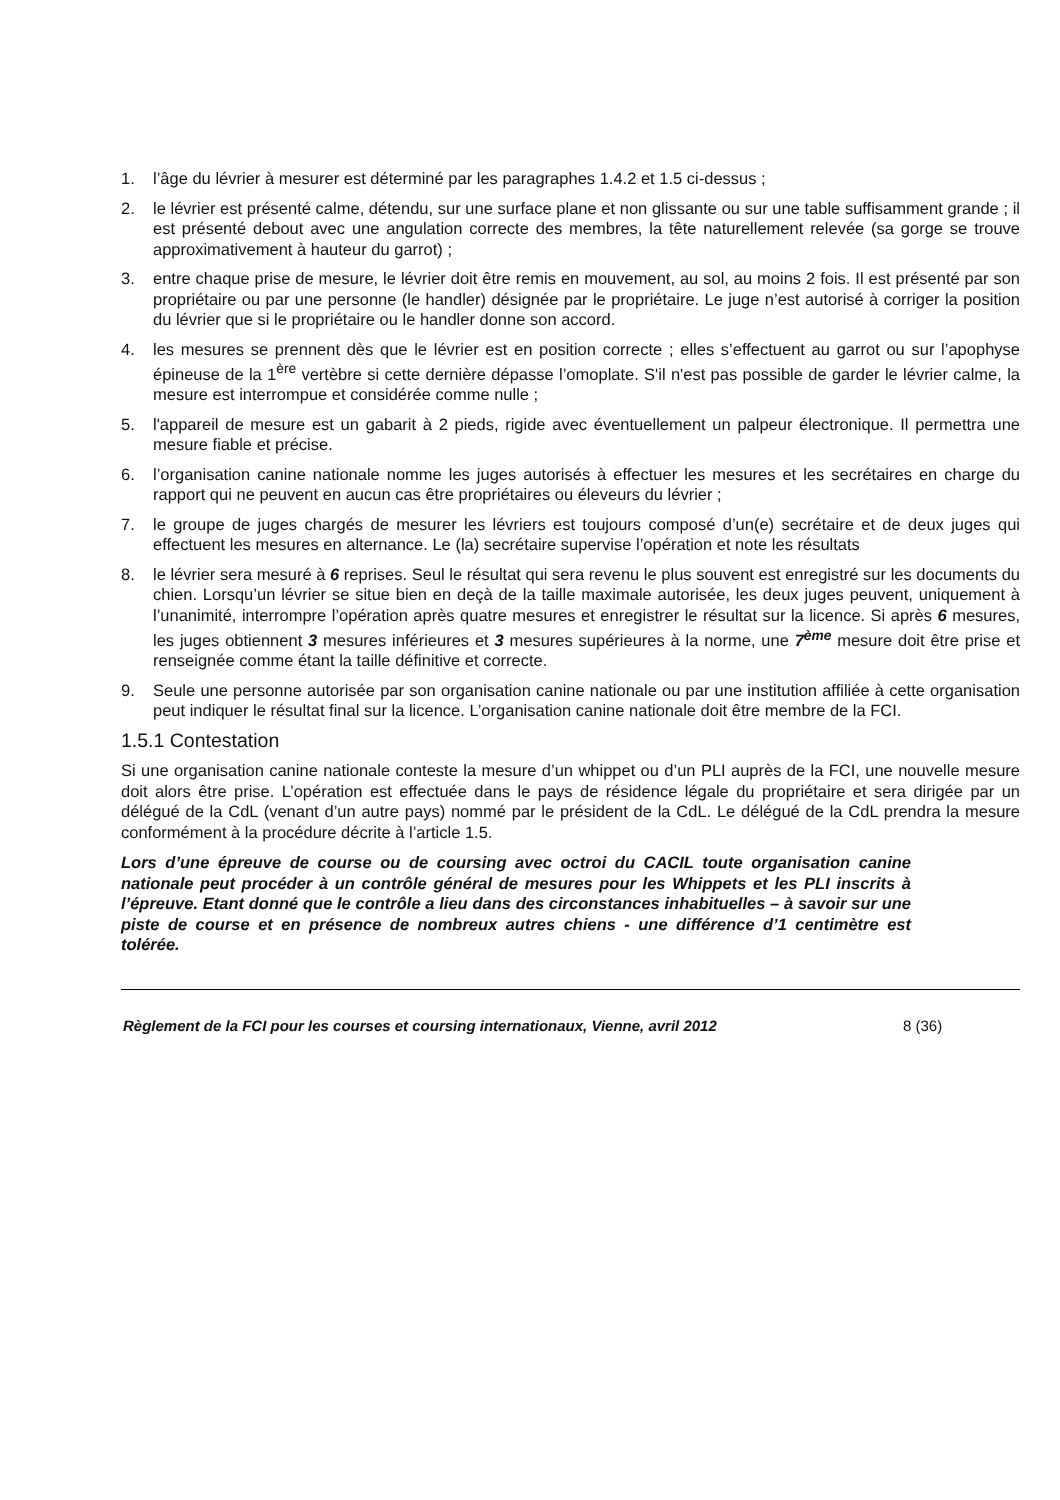1. l’âge du lévrier à mesurer est déterminé par les paragraphes 1.4.2 et 1.5 ci-dessus ;
2. le lévrier est présenté calme, détendu, sur une surface plane et non glissante ou sur une table suffisamment grande ; il est présenté debout avec une angulation correcte des membres, la tête naturellement relevée (sa gorge se trouve approximativement à hauteur du garrot) ;
3. entre chaque prise de mesure, le lévrier doit être remis en mouvement, au sol, au moins 2 fois. Il est présenté par son propriétaire ou par une personne (le handler) désignée par le propriétaire. Le juge n’est autorisé à corriger la position du lévrier que si le propriétaire ou le handler donne son accord.
4. les mesures se prennent dès que le lévrier est en position correcte ; elles s’effectuent au garrot ou sur l’apophyse épineuse de la 1<sup>ère</sup> vertèbre si cette dernière dépasse l’omoplate. S'il n'est pas possible de garder le lévrier calme, la mesure est interrompue et considérée comme nulle ;
5. l'appareil de mesure est un gabarit à 2 pieds, rigide avec éventuellement un palpeur électronique. Il permettra une mesure fiable et précise.
6. l’organisation canine nationale nomme les juges autorisés à effectuer les mesures et les secrétaires en charge du rapport qui ne peuvent en aucun cas être propriétaires ou éleveurs du lévrier ;
7. le groupe de juges chargés de mesurer les lévriers est toujours composé d’un(e) secrétaire et de deux juges qui effectuent les mesures en alternance. Le (la) secrétaire supervise l’opération et note les résultats
8. le lévrier sera mesuré à 6 reprises. Seul le résultat qui sera revenu le plus souvent est enregistré sur les documents du chien. Lorsqu’un lévrier se situe bien en deçà de la taille maximale autorisée, les deux juges peuvent, uniquement à l’unanimité, interrompre l’opération après quatre mesures et enregistrer le résultat sur la licence. Si après 6 mesures, les juges obtiennent 3 mesures inférieures et 3 mesures supérieures à la norme, une 7<sup>ème</sup> mesure doit être prise et renseignée comme étant la taille définitive et correcte.
9. Seule une personne autorisée par son organisation canine nationale ou par une institution affiliée à cette organisation peut indiquer le résultat final sur la licence. L’organisation canine nationale doit être membre de la FCI.
1.5.1 Contestation
Si une organisation canine nationale conteste la mesure d’un whippet ou d’un PLI auprès de la FCI, une nouvelle mesure doit alors être prise. L’opération est effectuée dans le pays de résidence légale du propriétaire et sera dirigée par un délégué de la CdL (venant d’un autre pays) nommé par le président de la CdL. Le délégué de la CdL prendra la mesure conformément à la procédure décrite à l’article 1.5.
Lors d’une épreuve de course ou de coursing avec octroi du CACIL toute organisation canine nationale peut procéder à un contrôle général de mesures pour les Whippets et les PLI inscrits à l’épreuve. Etant donné que le contrôle a lieu dans des circonstances inhabituelles – à savoir sur une piste de course et en présence de nombreux autres chiens - une différence d’1 centimètre est tolérée.
Règlement de la FCI pour les courses et coursing internationaux, Vienne, avril 2012 8 (36)